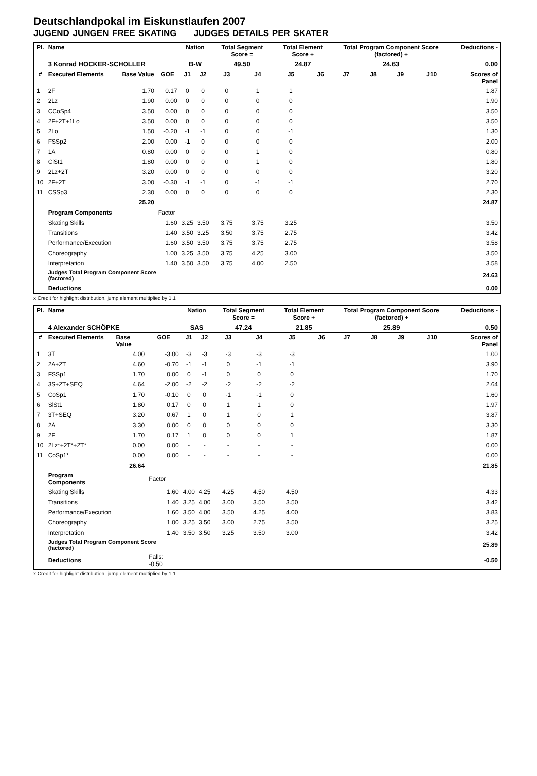Deutschlandpokal im Eiskunstlaufen 2007
JUGEND JUNGEN FREE SKATING JUDGES DETAILS PER SKATER
| Pl. | Name | | | Nation | | Total Segment Score = | | Total Element Score + | | Total Program Component Score (factored) + | | | | Deductions - | |
| --- | --- | --- | --- | --- | --- | --- | --- | --- | --- | --- | --- | --- | --- | --- | --- |
| | 3 Konrad HOCKER-SCHOLLER | | | B-W | | 49.50 | | 24.87 | | 24.63 | | | | 0.00 | |
| # | Executed Elements | Base Value | GOE | J1 | J2 | J3 | J4 | J5 | J6 | J7 | J8 | J9 | J10 | | Scores of Panel |
| 1 | 2F | 1.70 | 0.17 | 0 | 0 | 0 | 1 | 1 | | | | | | | 1.87 |
| 2 | 2Lz | 1.90 | 0.00 | 0 | 0 | 0 | 0 | 0 | | | | | | | 1.90 |
| 3 | CCoSp4 | 3.50 | 0.00 | 0 | 0 | 0 | 0 | 0 | | | | | | | 3.50 |
| 4 | 2F+2T+1Lo | 3.50 | 0.00 | 0 | 0 | 0 | 0 | 0 | | | | | | | 3.50 |
| 5 | 2Lo | 1.50 | -0.20 | -1 | -1 | 0 | 0 | -1 | | | | | | | 1.30 |
| 6 | FSSp2 | 2.00 | 0.00 | -1 | 0 | 0 | 0 | 0 | | | | | | | 2.00 |
| 7 | 1A | 0.80 | 0.00 | 0 | 0 | 0 | 1 | 0 | | | | | | | 0.80 |
| 8 | CiSt1 | 1.80 | 0.00 | 0 | 0 | 0 | 1 | 0 | | | | | | | 1.80 |
| 9 | 2Lz+2T | 3.20 | 0.00 | 0 | 0 | 0 | 0 | 0 | | | | | | | 3.20 |
| 10 | 2F+2T | 3.00 | -0.30 | -1 | -1 | 0 | -1 | -1 | | | | | | | 2.70 |
| 11 | CSSp3 | 2.30 | 0.00 | 0 | 0 | 0 | 0 | 0 | | | | | | | 2.30 |
| | | 25.20 | | | | | | | | | | | | | 24.87 |
| | Program Components | | Factor | | | | | | | | | | | | |
| | Skating Skills | | 1.60 | 3.25 | 3.50 | 3.75 | 3.75 | 3.25 | | | | | | | 3.50 |
| | Transitions | | 1.40 | 3.50 | 3.25 | 3.50 | 3.75 | 2.75 | | | | | | | 3.42 |
| | Performance/Execution | | 1.60 | 3.50 | 3.50 | 3.75 | 3.75 | 2.75 | | | | | | | 3.58 |
| | Choreography | | 1.00 | 3.25 | 3.50 | 3.75 | 4.25 | 3.00 | | | | | | | 3.50 |
| | Interpretation | | 1.40 | 3.50 | 3.50 | 3.75 | 4.00 | 2.50 | | | | | | | 3.58 |
| | Judges Total Program Component Score (factored) | | | | | | | | | | | | | | 24.63 |
| | Deductions | | | | | | | | | | | | | | 0.00 |
x Credit for highlight distribution, jump element multiplied by 1.1
| Pl. | Name | | | Nation | | Total Segment Score = | | Total Element Score + | | Total Program Component Score (factored) + | | | | Deductions - | |
| --- | --- | --- | --- | --- | --- | --- | --- | --- | --- | --- | --- | --- | --- | --- | --- |
| | 4 Alexander SCHÖPKE | | | SAS | | 47.24 | | 21.85 | | 25.89 | | | | 0.50 | |
| # | Executed Elements | Base Value | GOE | J1 | J2 | J3 | J4 | J5 | J6 | J7 | J8 | J9 | J10 | | Scores of Panel |
| 1 | 3T | 4.00 | -3.00 | -3 | -3 | -3 | -3 | -3 | | | | | | | 1.00 |
| 2 | 2A+2T | 4.60 | -0.70 | -1 | -1 | 0 | -1 | -1 | | | | | | | 3.90 |
| 3 | FSSp1 | 1.70 | 0.00 | 0 | -1 | 0 | 0 | 0 | | | | | | | 1.70 |
| 4 | 3S+2T+SEQ | 4.64 | -2.00 | -2 | -2 | -2 | -2 | -2 | | | | | | | 2.64 |
| 5 | CoSp1 | 1.70 | -0.10 | 0 | 0 | -1 | -1 | 0 | | | | | | | 1.60 |
| 6 | SlSt1 | 1.80 | 0.17 | 0 | 0 | 1 | 1 | 0 | | | | | | | 1.97 |
| 7 | 3T+SEQ | 3.20 | 0.67 | 1 | 0 | 1 | 0 | 1 | | | | | | | 3.87 |
| 8 | 2A | 3.30 | 0.00 | 0 | 0 | 0 | 0 | 0 | | | | | | | 3.30 |
| 9 | 2F | 1.70 | 0.17 | 1 | 0 | 0 | 0 | 1 | | | | | | | 1.87 |
| 10 | 2Lz*+2T*+2T* | 0.00 | 0.00 | - | - | - | - | - | | | | | | | 0.00 |
| 11 | CoSp1* | 0.00 | 0.00 | - | - | - | - | - | | | | | | | 0.00 |
| | | 26.64 | | | | | | | | | | | | | 21.85 |
| | Program Components | | Factor | | | | | | | | | | | | |
| | Skating Skills | | 1.60 | 4.00 | 4.25 | 4.25 | 4.50 | 4.50 | | | | | | | 4.33 |
| | Transitions | | 1.40 | 3.25 | 4.00 | 3.00 | 3.50 | 3.50 | | | | | | | 3.42 |
| | Performance/Execution | | 1.60 | 3.50 | 4.00 | 3.50 | 4.25 | 4.00 | | | | | | | 3.83 |
| | Choreography | | 1.00 | 3.25 | 3.50 | 3.00 | 2.75 | 3.50 | | | | | | | 3.25 |
| | Interpretation | | 1.40 | 3.50 | 3.50 | 3.25 | 3.50 | 3.00 | | | | | | | 3.42 |
| | Judges Total Program Component Score (factored) | | | | | | | | | | | | | | 25.89 |
| | Deductions | | Falls: -0.50 | | | | | | | | | | | | -0.50 |
x Credit for highlight distribution, jump element multiplied by 1.1